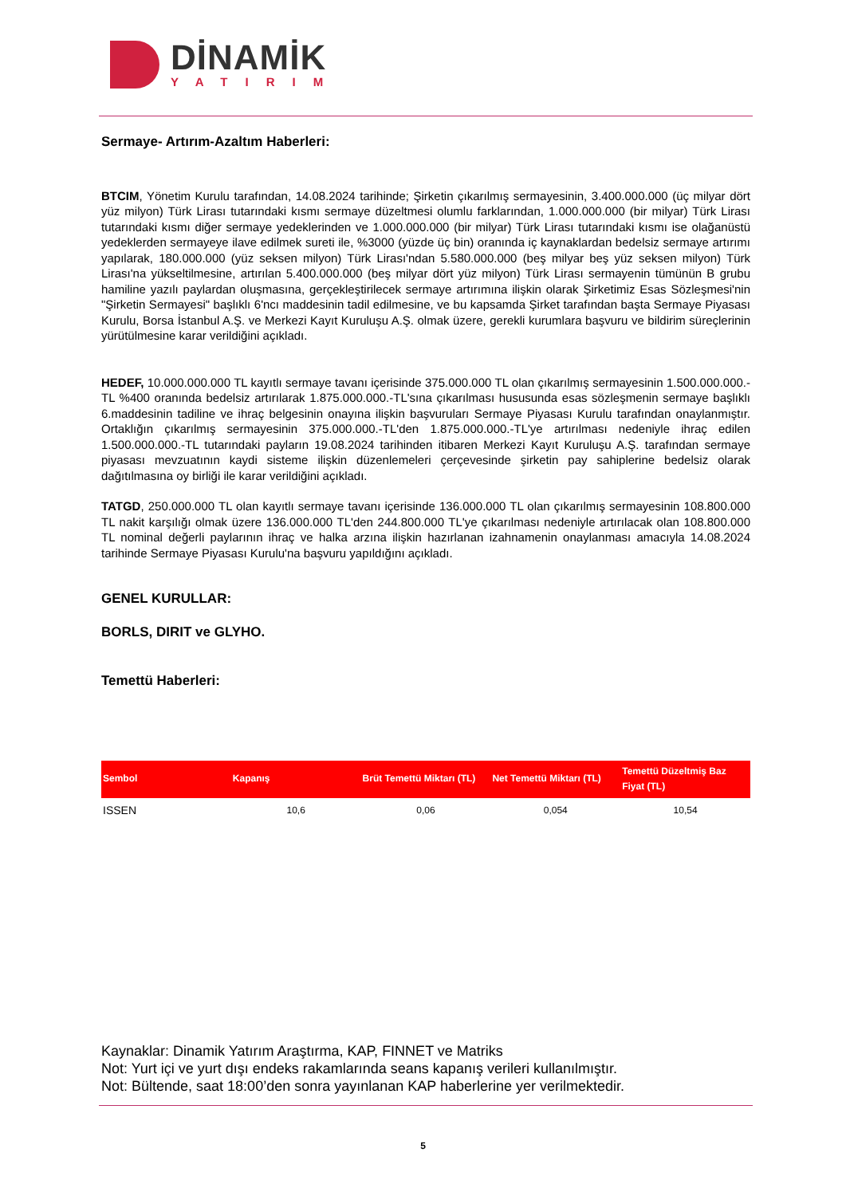DİNAMİK
YATIRIM
Sermaye- Artırım-Azaltım Haberleri:
BTCIM, Yönetim Kurulu tarafından, 14.08.2024 tarihinde; Şirketin çıkarılmış sermayesinin, 3.400.000.000 (üç milyar dört yüz milyon) Türk Lirası tutarındaki kısmı sermaye düzeltmesi olumlu farklarından, 1.000.000.000 (bir milyar) Türk Lirası tutarındaki kısmı diğer sermaye yedeklerinden ve 1.000.000.000 (bir milyar) Türk Lirası tutarındaki kısmı ise olağanüstü yedeklerden sermayeye ilave edilmek sureti ile, %3000 (yüzde üç bin) oranında iç kaynaklardan bedelsiz sermaye artırımı yapılarak, 180.000.000 (yüz seksen milyon) Türk Lirası'ndan 5.580.000.000 (beş milyar beş yüz seksen milyon) Türk Lirası'na yükseltilmesine, artırılan 5.400.000.000 (beş milyar dört yüz milyon) Türk Lirası sermayenin tümünün B grubu hamiline yazılı paylardan oluşmasına, gerçekleştirilecek sermaye artırımına ilişkin olarak Şirketimiz Esas Sözleşmesi'nin "Şirketin Sermayesi" başlıklı 6'ncı maddesinin tadil edilmesine, ve bu kapsamda Şirket tarafından başta Sermaye Piyasası Kurulu, Borsa İstanbul A.Ş. ve Merkezi Kayıt Kuruluşu A.Ş. olmak üzere, gerekli kurumlara başvuru ve bildirim süreçlerinin yürütülmesine karar verildiğini açıkladı.
HEDEF, 10.000.000.000 TL kayıtlı sermaye tavanı içerisinde 375.000.000 TL olan çıkarılmış sermayesinin 1.500.000.000.- TL %400 oranında bedelsiz artırılarak 1.875.000.000.-TL'sına çıkarılması hususunda esas sözleşmenin sermaye başlıklı 6.maddesinin tadiline ve ihraç belgesinin onayına ilişkin başvuruları Sermaye Piyasası Kurulu tarafından onaylanmıştır. Ortaklığın çıkarılmış sermayesinin 375.000.000.-TL'den 1.875.000.000.-TL'ye artırılması nedeniyle ihraç edilen 1.500.000.000.-TL tutarındaki payların 19.08.2024 tarihinden itibaren Merkezi Kayıt Kuruluşu A.Ş. tarafından sermaye piyasası mevzuatının kaydi sisteme ilişkin düzenlemeleri çerçevesinde şirketin pay sahiplerine bedelsiz olarak dağıtılmasına oy birliği ile karar verildiğini açıkladı.
TATGD, 250.000.000 TL olan kayıtlı sermaye tavanı içerisinde 136.000.000 TL olan çıkarılmış sermayesinin 108.800.000 TL nakit karşılığı olmak üzere 136.000.000 TL'den 244.800.000 TL'ye çıkarılması nedeniyle artırılacak olan 108.800.000 TL nominal değerli paylarının ihraç ve halka arzına ilişkin hazırlanan izahnamenin onaylanması amacıyla 14.08.2024 tarihinde Sermaye Piyasası Kurulu'na başvuru yapıldığını açıkladı.
GENEL KURULLAR:
BORLS, DIRIT ve GLYHO.
Temettü Haberleri:
| Sembol | Kapanış | Brüt Temettü Miktarı (TL) | Net Temettü Miktarı (TL) | Temettü Düzeltmiş Baz Fiyat (TL) |
| --- | --- | --- | --- | --- |
| ISSEN | 10,6 | 0,06 | 0,054 | 10,54 |
Kaynaklar: Dinamik Yatırım Araştırma, KAP, FINNET ve Matriks
Not: Yurt içi ve yurt dışı endeks rakamlarında seans kapanış verileri kullanılmıştır.
Not: Bültende, saat 18:00’den sonra yayınlanan KAP haberlerine yer verilmektedir.
5